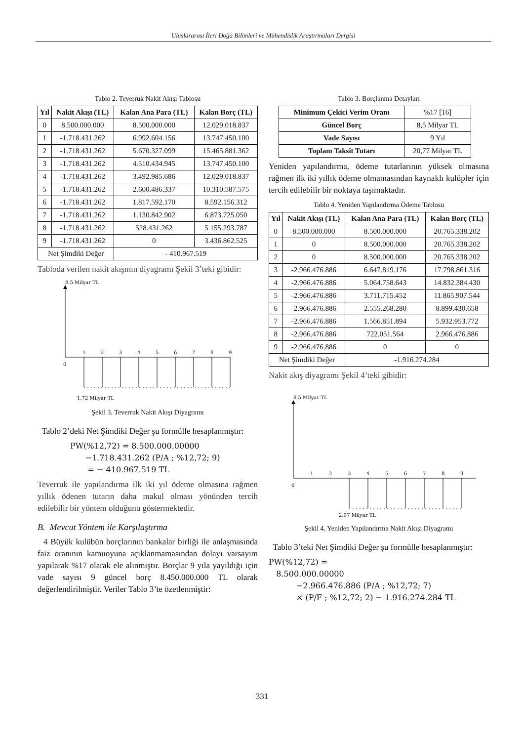Uluslararası İleri Doğa Bilimleri ve Mühendislik Araştırmaları Dergisi
Tablo 2. Teverruk Nakit Akışı Tablosu
| Yıl | Nakit Akışı (TL) | Kalan Ana Para (TL) | Kalan Borç (TL) |
| --- | --- | --- | --- |
| 0 | 8.500.000.000 | 8.500.000.000 | 12.029.018.837 |
| 1 | -1.718.431.262 | 6.992.604.156 | 13.747.450.100 |
| 2 | -1.718.431.262 | 5.670.327.099 | 15.465.881.362 |
| 3 | -1.718.431.262 | 4.510.434.945 | 13.747.450.100 |
| 4 | -1.718.431.262 | 3.492.985.686 | 12.029.018.837 |
| 5 | -1.718.431.262 | 2.600.486.337 | 10.310.587.575 |
| 6 | -1.718.431.262 | 1.817.592.170 | 8.592.156.312 |
| 7 | -1.718.431.262 | 1.130.842.902 | 6.873.725.050 |
| 8 | -1.718.431.262 | 528.431.262 | 5.155.293.787 |
| 9 | -1.718.431.262 | 0 | 3.436.862.525 |
| Net Şimdiki Değer | | - 410.967.519 | |
Tabloda verilen nakit akışının diyagramı Şekil 3’teki gibidir:
8,5 Milyar TL
0
1
2
3
4
5
6
7
8
9
1,72 Milyar TL
Şekil 3. Teverruk Nakit Akışı Diyagramı
Tablo 2’deki Net Şimdiki Değer şu formülle hesaplanmıştır:
PW(%12,72) = 8.500.000.00000
−1.718.431.262 (P/A ; %12,72; 9)
= − 410.967.519 TL
Teverruk ile yapılandırma ilk iki yıl ödeme olmasına rağmen yıllık ödenen tutarın daha makul olması yönünden tercih edilebilir bir yöntem olduğunu göstermektedir.
B. Mevcut Yöntem ile Karşılaştırma
4 Büyük kulübün borçlarının bankalar birliği ile anlaşmasında faiz oranının kamuoyuna açıklanmamasından dolayı varsayım yapılarak %17 olarak ele alınmıştır. Borçlar 9 yıla yayıldığı için vade sayısı 9 güncel borç 8.450.000.000 TL olarak değerlendirilmiştir. Veriler Tablo 3’te özetlenmiştir:
Tablo 3. Borçlanma Detayları
| Minimum Çekici Verim Oranı | %17 [16] |
| Güncel Borç | 8,5 Milyar TL |
| Vade Sayısı | 9 Yıl |
| Toplam Taksit Tutarı | 20,77 Milyar TL |
Yeniden yapılandırma, ödeme tutarlarının yüksek olmasına rağmen ilk iki yıllık ödeme olmamasından kaynaklı kulüpler için tercih edilebilir bir noktaya taşımaktadır.
Tablo 4. Yeniden Yapılandırma Ödeme Tablosu
| Yıl | Nakit Akışı (TL) | Kalan Ana Para (TL) | Kalan Borç (TL) |
| --- | --- | --- | --- |
| 0 | 8.500.000.000 | 8.500.000.000 | 20.765.338.202 |
| 1 | 0 | 8.500.000.000 | 20.765.338.202 |
| 2 | 0 | 8.500.000.000 | 20.765.338.202 |
| 3 | -2.966.476.886 | 6.647.819.176 | 17.798.861.316 |
| 4 | -2.966.476.886 | 5.064.758.643 | 14.832.384.430 |
| 5 | -2.966.476.886 | 3.711.715.452 | 11.865.907.544 |
| 6 | -2.966.476.886 | 2.555.268.280 | 8.899.430.658 |
| 7 | -2.966.476.886 | 1.566.851.894 | 5.932.953.772 |
| 8 | -2.966.476.886 | 722.051.564 | 2.966.476.886 |
| 9 | -2.966.476.886 | 0 | 0 |
| Net Şimdiki Değer | | -1.916.274.284 | |
Nakit akış diyagramı Şekil 4’teki gibidir:
8,5 Milyar TL
0
1
2
3
4
5
6
7
8
9
2,97 Milyar TL
Şekil 4. Yeniden Yapılandırma Nakit Akışı Diyagramı
Tablo 3’teki Net Şimdiki Değer şu formülle hesaplanmıştır:
PW(%12,72) =
8.500.000.00000
−2.966.476.886 (P/A ; %12,72; 7)
× (P/F ; %12,72; 2) − 1.916.274.284 TL
331